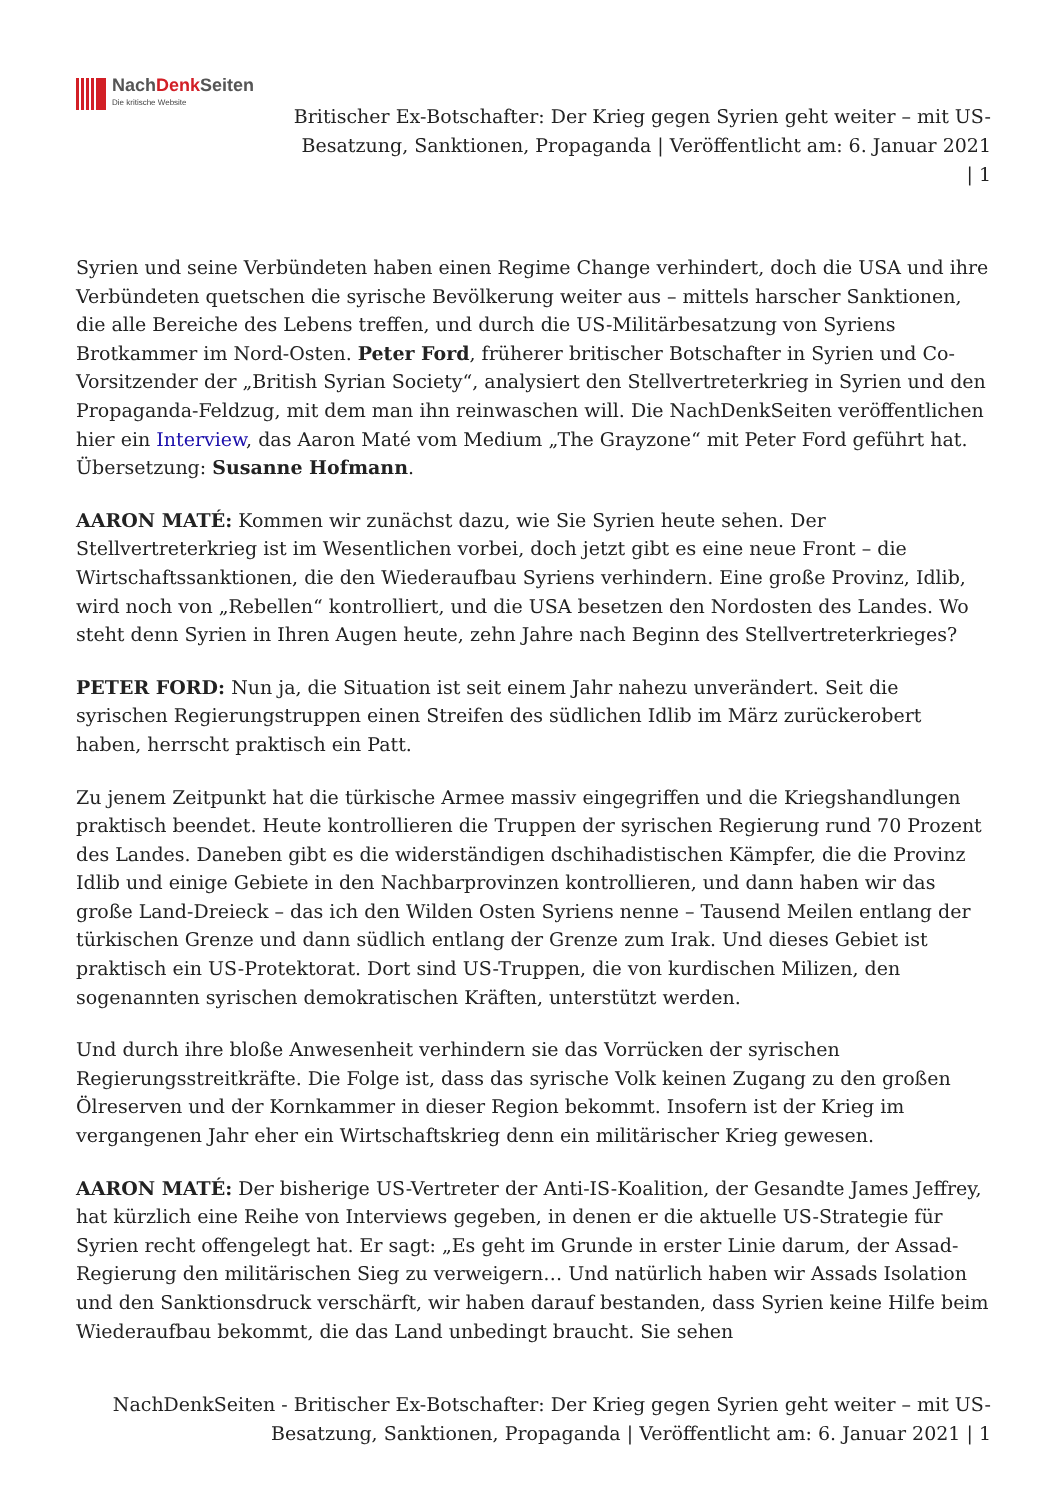NachDenk Seiten
Die kritische Website
Britischer Ex-Botschafter: Der Krieg gegen Syrien geht weiter – mit US-Besatzung, Sanktionen, Propaganda | Veröffentlicht am: 6. Januar 2021 | 1
Syrien und seine Verbündeten haben einen Regime Change verhindert, doch die USA und ihre Verbündeten quetschen die syrische Bevölkerung weiter aus – mittels harscher Sanktionen, die alle Bereiche des Lebens treffen, und durch die US-Militärbesatzung von Syriens Brotkammer im Nord-Osten. Peter Ford, früherer britischer Botschafter in Syrien und Co-Vorsitzender der „British Syrian Society“, analysiert den Stellvertreterkrieg in Syrien und den Propaganda-Feldzug, mit dem man ihn reinwaschen will. Die NachDenkSeiten veröffentlichen hier ein Interview, das Aaron Maté vom Medium „The Grayzone“ mit Peter Ford geführt hat. Übersetzung: Susanne Hofmann.
AARON MATÉ: Kommen wir zunächst dazu, wie Sie Syrien heute sehen. Der Stellvertreterkrieg ist im Wesentlichen vorbei, doch jetzt gibt es eine neue Front – die Wirtschaftssanktionen, die den Wiederaufbau Syriens verhindern. Eine große Provinz, Idlib, wird noch von „Rebellen“ kontrolliert, und die USA besetzen den Nordosten des Landes. Wo steht denn Syrien in Ihren Augen heute, zehn Jahre nach Beginn des Stellvertreterkrieges?
PETER FORD: Nun ja, die Situation ist seit einem Jahr nahezu unverändert. Seit die syrischen Regierungstruppen einen Streifen des südlichen Idlib im März zurückerobert haben, herrscht praktisch ein Patt.
Zu jenem Zeitpunkt hat die türkische Armee massiv eingegriffen und die Kriegshandlungen praktisch beendet. Heute kontrollieren die Truppen der syrischen Regierung rund 70 Prozent des Landes. Daneben gibt es die widerständigen dschihadistischen Kämpfer, die die Provinz Idlib und einige Gebiete in den Nachbarprovinzen kontrollieren, und dann haben wir das große Land-Dreieck – das ich den Wilden Osten Syriens nenne – Tausend Meilen entlang der türkischen Grenze und dann südlich entlang der Grenze zum Irak. Und dieses Gebiet ist praktisch ein US-Protektorat. Dort sind US-Truppen, die von kurdischen Milizen, den sogenannten syrischen demokratischen Kräften, unterstützt werden.
Und durch ihre bloße Anwesenheit verhindern sie das Vorrücken der syrischen Regierungsstreitkräfte. Die Folge ist, dass das syrische Volk keinen Zugang zu den großen Ölreserven und der Kornkammer in dieser Region bekommt. Insofern ist der Krieg im vergangenen Jahr eher ein Wirtschaftskrieg denn ein militärischer Krieg gewesen.
AARON MATÉ: Der bisherige US-Vertreter der Anti-IS-Koalition, der Gesandte James Jeffrey, hat kürzlich eine Reihe von Interviews gegeben, in denen er die aktuelle US-Strategie für Syrien recht offengelegt hat. Er sagt: „Es geht im Grunde in erster Linie darum, der Assad-Regierung den militärischen Sieg zu verweigern… Und natürlich haben wir Assads Isolation und den Sanktionsdruck verschärft, wir haben darauf bestanden, dass Syrien keine Hilfe beim Wiederaufbau bekommt, die das Land unbedingt braucht. Sie sehen
NachDenkSeiten - Britischer Ex-Botschafter: Der Krieg gegen Syrien geht weiter – mit US-Besatzung, Sanktionen, Propaganda | Veröffentlicht am: 6. Januar 2021 | 1